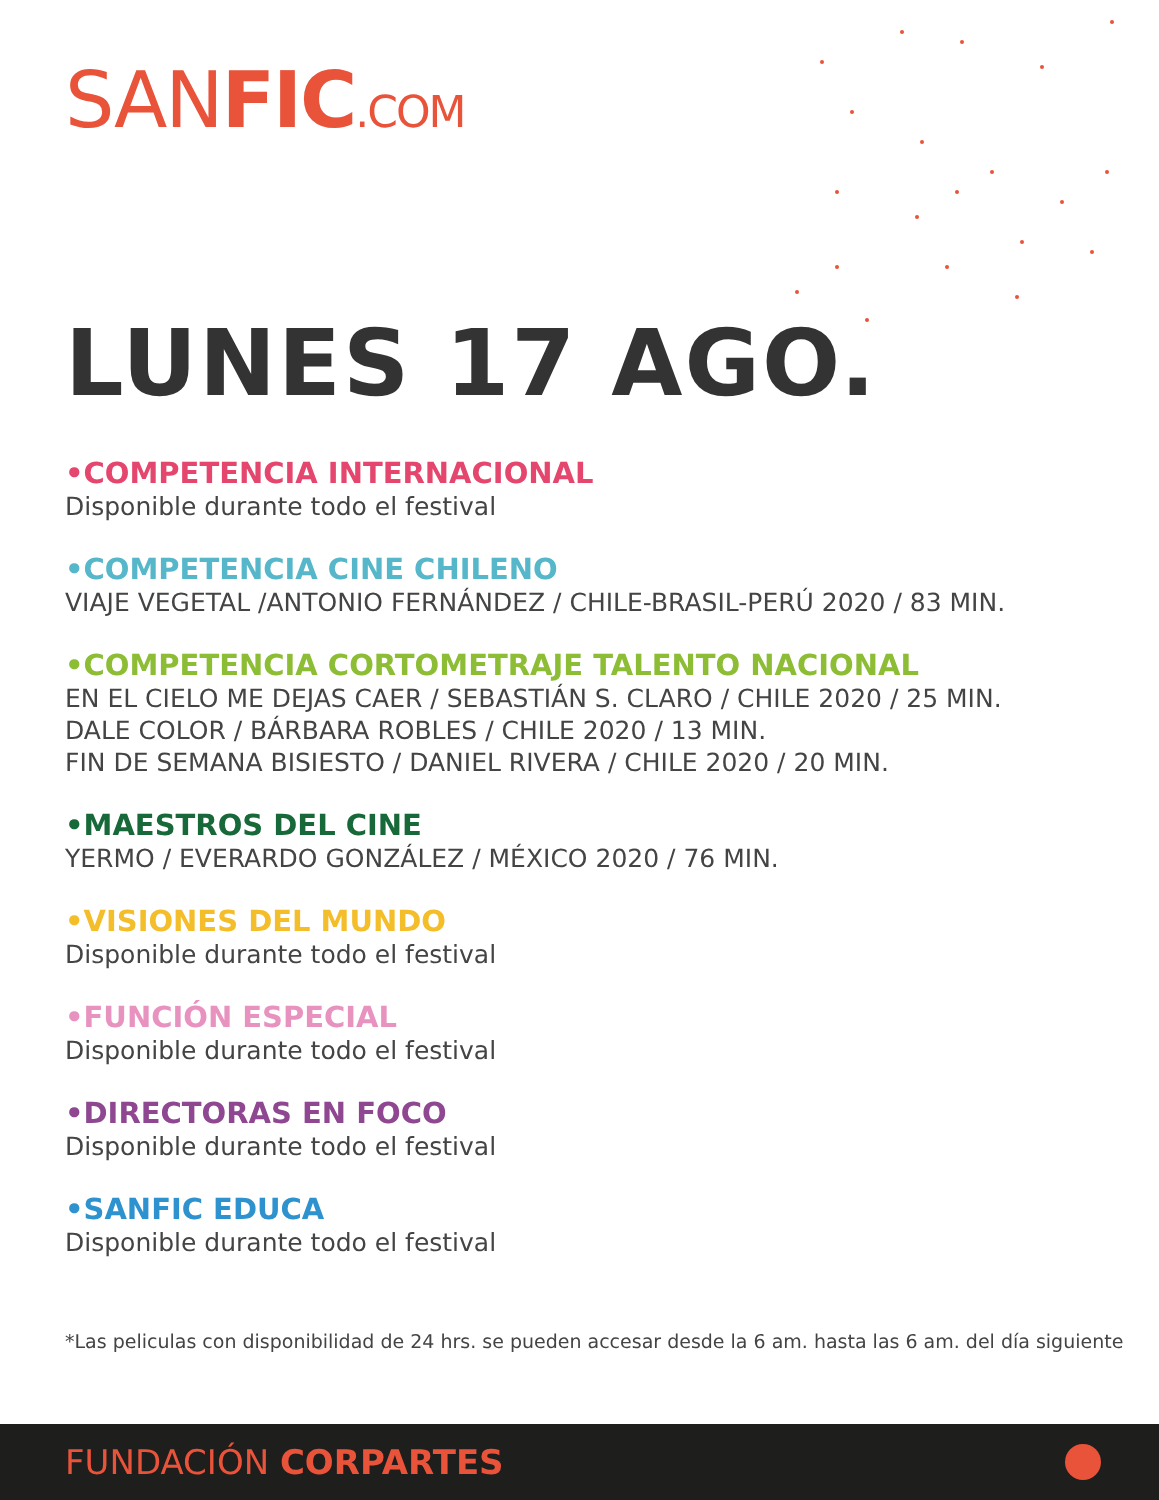SANFIC.COM
LUNES 17 AGO.
•COMPETENCIA INTERNACIONAL
Disponible durante todo el festival
•COMPETENCIA CINE CHILENO
VIAJE VEGETAL /ANTONIO FERNÁNDEZ / CHILE-BRASIL-PERÚ 2020 / 83 MIN.
•COMPETENCIA CORTOMETRAJE TALENTO NACIONAL
EN EL CIELO ME DEJAS CAER / SEBASTIÁN S. CLARO / CHILE 2020 / 25 MIN.
DALE COLOR / BÁRBARA ROBLES / CHILE 2020 / 13 MIN.
FIN DE SEMANA BISIESTO / DANIEL RIVERA / CHILE 2020 / 20 MIN.
•MAESTROS DEL CINE
YERMO / EVERARDO GONZÁLEZ / MÉXICO 2020 / 76 MIN.
•VISIONES DEL MUNDO
Disponible durante todo el festival
•FUNCIÓN ESPECIAL
Disponible durante todo el festival
•DIRECTORAS EN FOCO
Disponible durante todo el festival
•SANFIC EDUCA
Disponible durante todo el festival
*Las peliculas con disponibilidad de 24 hrs. se pueden accesar desde la 6 am. hasta las 6 am. del día siguiente
FUNDACIÓN CORPARTES